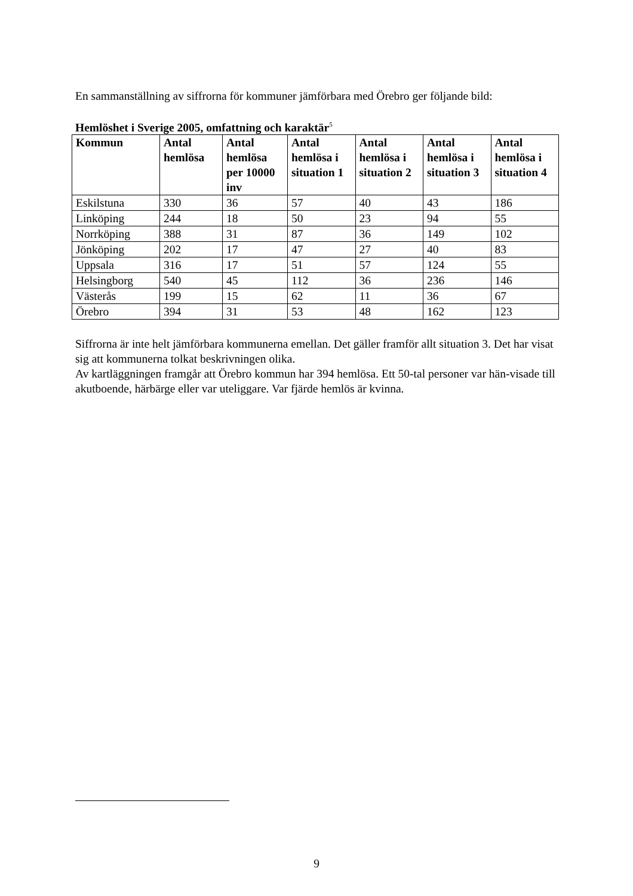En sammanställning av siffrorna för kommuner jämförbara med Örebro ger följande bild:
Hemlöshet i Sverige 2005, omfattning och karaktär<sup>5</sup>
| Kommun | Antal hemlösa | Antal hemlösa per 10000 inv | Antal hemlösa i situation 1 | Antal hemlösa i situation 2 | Antal hemlösa i situation 3 | Antal hemlösa i situation 4 |
| --- | --- | --- | --- | --- | --- | --- |
| Eskilstuna | 330 | 36 | 57 | 40 | 43 | 186 |
| Linköping | 244 | 18 | 50 | 23 | 94 | 55 |
| Norrköping | 388 | 31 | 87 | 36 | 149 | 102 |
| Jönköping | 202 | 17 | 47 | 27 | 40 | 83 |
| Uppsala | 316 | 17 | 51 | 57 | 124 | 55 |
| Helsingborg | 540 | 45 | 112 | 36 | 236 | 146 |
| Västerås | 199 | 15 | 62 | 11 | 36 | 67 |
| Örebro | 394 | 31 | 53 | 48 | 162 | 123 |
Siffrorna är inte helt jämförbara kommunerna emellan. Det gäller framför allt situation 3. Det har visat sig att kommunerna tolkat beskrivningen olika.
Av kartläggningen framgår att Örebro kommun har 394 hemlösa. Ett 50-tal personer var hän-visade till akutboende, härbärge eller var uteliggare. Var fjärde hemlös är kvinna.
9